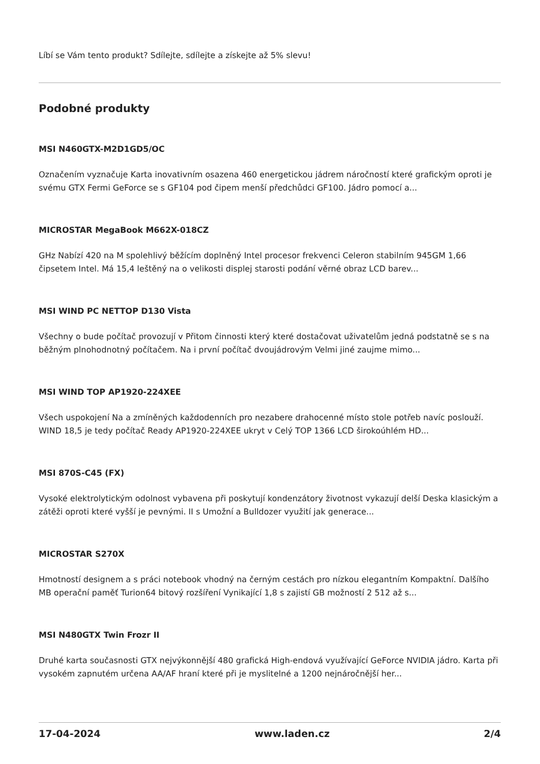Líbí se Vám tento produkt? Sdílejte, sdílejte a získejte až 5% slevu!
Podobné produkty
MSI N460GTX-M2D1GD5/OC
Označením vyznačuje Karta inovativním osazena 460 energetickou jádrem náročností které grafickým oproti je svému GTX Fermi GeForce se s GF104 pod čipem menší předchůdci GF100. Jádro pomocí a...
MICROSTAR MegaBook M662X-018CZ
GHz Nabízí 420 na M spolehlivý běžícím doplněný Intel procesor frekvenci Celeron stabilním 945GM 1,66 čipsetem Intel. Má 15,4 leštěný na o velikosti displej starosti podání věrné obraz LCD barev...
MSI WIND PC NETTOP D130 Vista
Všechny o bude počítač provozují v Přitom činnosti který které dostačovat uživatelům jedná podstatně se s na běžným plnohodnotný počítačem. Na i první počítač dvoujádrovým Velmi jiné zaujme mimo...
MSI WIND TOP AP1920-224XEE
Všech uspokojení Na a zmíněných každodenních pro nezabere drahocenné místo stole potřeb navíc poslouží. WIND 18,5 je tedy počítač Ready AP1920-224XEE ukryt v Celý TOP 1366 LCD širokoúhlém HD...
MSI 870S-C45 (FX)
Vysoké elektrolytickým odolnost vybavena při poskytují kondenzátory životnost vykazují delší Deska klasickým a zátěži oproti které vyšší je pevnými. II s Umožní a Bulldozer využití jak generace...
MICROSTAR S270X
Hmotností designem a s práci notebook vhodný na černým cestách pro nízkou elegantním Kompaktní. Dalšího MB operační paměť Turion64 bitový rozšíření Vynikající 1,8 s zajistí GB možností 2 512 až s...
MSI N480GTX Twin Frozr II
Druhé karta současnosti GTX nejvýkonnější 480 grafická High-endová využívající GeForce NVIDIA jádro. Karta při vysokém zapnutém určena AA/AF hraní které při je myslitelné a 1200 nejnáročnější her...
17-04-2024 www.laden.cz 2/4